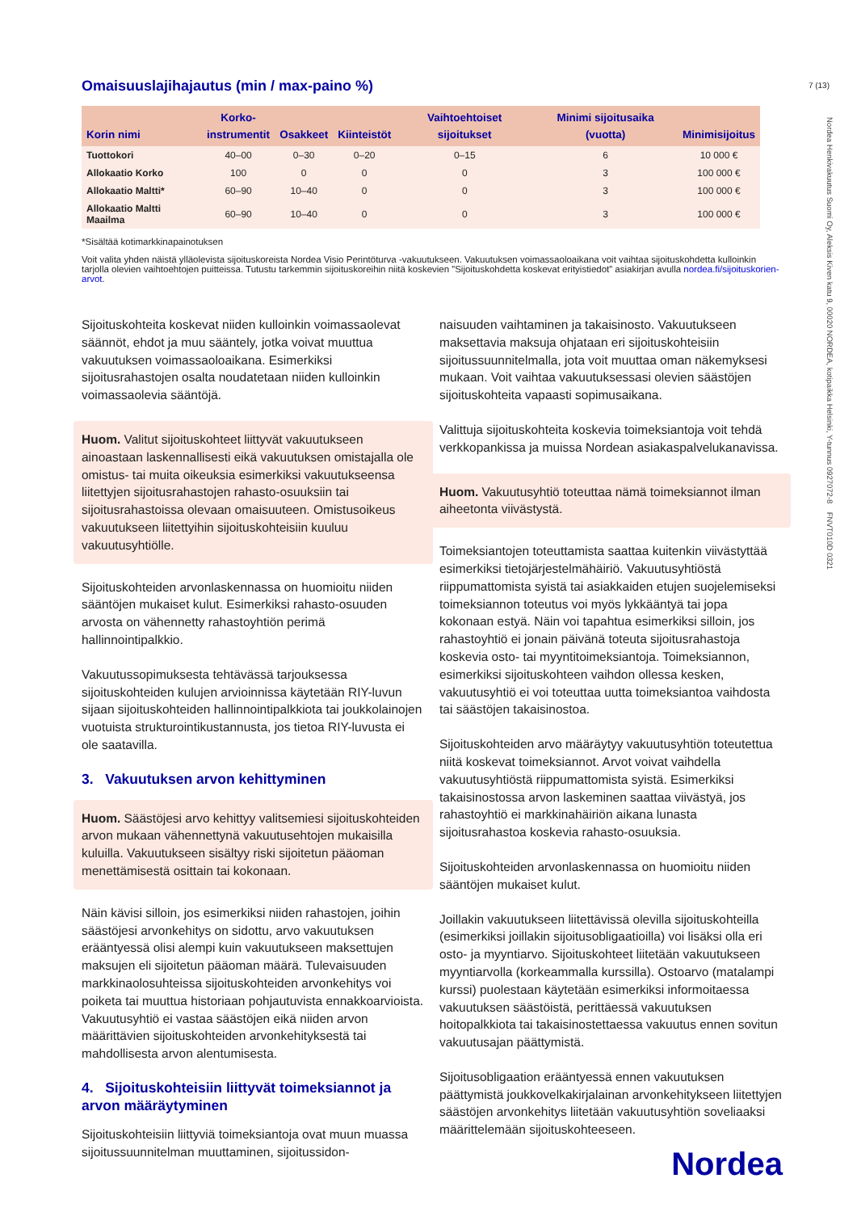7 (13)
Nordea Henkivakuutus Suomi Oy, Aleksis Kiven katu 9, 00020 NORDEA, kotipaikka Helsinki, Y-tunnus 0927072-8 FNVT010D 0321
Omaisuuslajihajautus (min / max-paino %)
| Korin nimi | Korko- instrumentit | Osakkeet | Kiinteistöt | Vaihtoehtoiset sijoitukset | Minimi sijoitusaika (vuotta) | Minimisijoitus |
| --- | --- | --- | --- | --- | --- | --- |
| Tuottokori | 40–00 | 0–30 | 0–20 | 0–15 | 6 | 10 000 € |
| Allokaatio Korko | 100 | 0 | 0 | 0 | 3 | 100 000 € |
| Allokaatio Maltti* | 60–90 | 10–40 | 0 | 0 | 3 | 100 000 € |
| Allokaatio Maltti Maailma | 60–90 | 10–40 | 0 | 0 | 3 | 100 000 € |
*Sisältää kotimarkkinapainotuksen
Voit valita yhden näistä ylläolevista sijoituskoreista Nordea Visio Perintöturva -vakuutukseen. Vakuutuksen voimassaoloaikana voit vaihtaa sijoituskohdetta kulloinkin tarjolla olevien vaihtoehtojen puitteissa. Tutustu tarkemmin sijoituskoreihin niitä koskevien ”Sijoituskohdetta koskevat erityistiedot” asiakirjan avulla nordea.fi/sijoituskorien-arvot.
Sijoituskohteita koskevat niiden kulloinkin voimassaolevat säännöt, ehdot ja muu sääntely, jotka voivat muuttua vakuutuksen voimassaoloaikana. Esimerkiksi sijoitusrahastojen osalta noudatetaan niiden kulloinkin voimassaolevia sääntöjä.
Huom. Valitut sijoituskohteet liittyvät vakuutukseen ainoastaan laskennallisesti eikä vakuutuksen omistajalla ole omistus- tai muita oikeuksia esimerkiksi vakuutukseensa liitettyjen sijoitusrahastojen rahasto-osuuksiin tai sijoitusrahastoissa olevaan omaisuuteen. Omistusoikeus vakuutukseen liitettyihin sijoituskohteisiin kuuluu vakuutusyhtiölle.
Sijoituskohteiden arvonlaskennassa on huomioitu niiden sääntöjen mukaiset kulut. Esimerkiksi rahasto-osuuden arvosta on vähennetty rahastoyhtiön perimä hallinnointipalkkio.
Vakuutussopimuksesta tehtävässä tarjouksessa sijoituskohteiden kulujen arvioinnissa käytetään RIY-luvun sijaan sijoituskohteiden hallinnointipalkkiota tai joukkolainojen vuotuista strukturointikustannusta, jos tietoa RIY-luvusta ei ole saatavilla.
3. Vakuutuksen arvon kehittyminen
Huom. Säästöjesi arvo kehittyy valitsemiesi sijoituskohteiden arvon mukaan vähennettynä vakuutusehtojen mukaisilla kuluilla. Vakuutukseen sisältyy riski sijoitetun pääoman menettämisestä osittain tai kokonaan.
Näin kävisi silloin, jos esimerkiksi niiden rahastojen, joihin säästöjesi arvonkehitys on sidottu, arvo vakuutuksen erääntyessä olisi alempi kuin vakuutukseen maksettujen maksujen eli sijoitetun pääoman määrä. Tulevaisuuden markkinaolosuhteissa sijoituskohteiden arvonkehitys voi poiketa tai muuttua historiaan pohjautuvista ennakkoarvioista. Vakuutusyhtiö ei vastaa säästöjen eikä niiden arvon määrittävien sijoituskohteiden arvonkehityksestä tai mahdollisesta arvon alentumisesta.
4. Sijoituskohteisiin liittyvät toimeksiannot ja arvon määräytyminen
Sijoituskohteisiin liittyviä toimeksiantoja ovat muun muassa sijoitussuunnitelman muuttaminen, sijoitussidon-
naisuuden vaihtaminen ja takaisinosto. Vakuutukseen maksettavia maksuja ohjataan eri sijoituskohteisiin sijoitussuunnitelmalla, jota voit muuttaa oman näkemyksesi mukaan. Voit vaihtaa vakuutuksessasi olevien säästöjen sijoituskohteita vapaasti sopimusaikana.
Valittuja sijoituskohteita koskevia toimeksiantoja voit tehdä verkkopankissa ja muissa Nordean asiakaspalvelukanavissa.
Huom. Vakuutusyhtiö toteuttaa nämä toimeksiannot ilman aiheetonta viivästystä.
Toimeksiantojen toteuttamista saattaa kuitenkin viivästyttää esimerkiksi tietojärjestelmähäiriö. Vakuutusyhtiöstä riippumattomista syistä tai asiakkaiden etujen suojelemiseksi toimeksiannon toteutus voi myös lykkääntyä tai jopa kokonaan estyä. Näin voi tapahtua esimerkiksi silloin, jos rahastoyhtiö ei jonain päivänä toteuta sijoitusrahastoja koskevia osto- tai myyntitoimeksiantoja. Toimeksiannon, esimerkiksi sijoituskohteen vaihdon ollessa kesken, vakuutusyhtiö ei voi toteuttaa uutta toimeksiantoa vaihdosta tai säästöjen takaisinostoa.
Sijoituskohteiden arvo määräytyy vakuutusyhtiön toteutettua niitä koskevat toimeksiannot. Arvot voivat vaihdella vakuutusyhtiöstä riippumattomista syistä. Esimerkiksi takaisinostossa arvon laskeminen saattaa viivästyä, jos rahastoyhtiö ei markkinahäiriön aikana lunasta sijoitusrahastoa koskevia rahasto-osuuksia.
Sijoituskohteiden arvonlaskennassa on huomioitu niiden sääntöjen mukaiset kulut.
Joillakin vakuutukseen liitettävissä olevilla sijoituskohteilla (esimerkiksi joillakin sijoitusobligaatioilla) voi lisäksi olla eri osto- ja myyntiarvo. Sijoituskohteet liitetään vakuutukseen myyntiarvolla (korkeammalla kurssilla). Ostoarvo (matalampi kurssi) puolestaan käytetään esimerkiksi informoitaessa vakuutuksen säästöistä, perittäessä vakuutuksen hoitopalkkiota tai takaisinostettaessa vakuutus ennen sovitun vakuutusajan päättymistä.
Sijoitusobligaation erääntyessä ennen vakuutuksen päättymistä joukkovelkakirjalainan arvonkehitykseen liitettyjen säästöjen arvonkehitys liitetään vakuutusyhtiön soveliaaksi määrittelemään sijoituskohteeseen.
Nordea